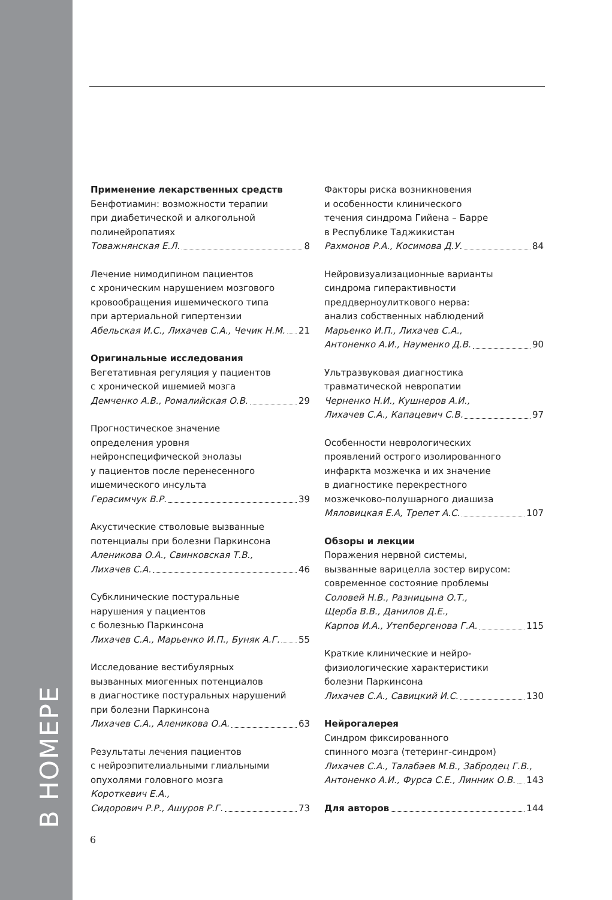В НОМЕРЕ
Применение лекарственных средств
Бенфотиамин: возможности терапии
при диабетической и алкогольной
полинейропатиях
Товажнянская Е.Л. 8
Лечение нимодипином пациентов
с хроническим нарушением мозгового
кровообращения ишемического типа
при артериальной гипертензии
Абельская И.С., Лихачев С.А., Чечик Н.М. 21
Оригинальные исследования
Вегетативная регуляция у пациентов
с хронической ишемией мозга
Демченко А.В., Ромалийская О.В. 29
Прогностическое значение
определения уровня
нейронспецифической энолазы
у пациентов после перенесенного
ишемического инсульта
Герасимчук В.Р. 39
Акустические стволовые вызванные
потенциалы при болезни Паркинсона
Аленикова О.А., Свинковская Т.В.,
Лихачев С.А. 46
Субклинические постуральные
нарушения у пациентов
с болезнью Паркинсона
Лихачев С.А., Марьенко И.П., Буняк А.Г. 55
Исследование вестибулярных
вызванных миогенных потенциалов
в диагностике постуральных нарушений
при болезни Паркинсона
Лихачев С.А., Аленикова О.А. 63
Результаты лечения пациентов
с нейроэпителиальными глиальными
опухолями головного мозга
Короткевич Е.А.,
Сидорович Р.Р., Ашуров Р.Г. 73
Факторы риска возникновения
и особенности клинического
течения синдрома Гийена – Барре
в Республике Таджикистан
Рахмонов Р.А., Косимова Д.У. 84
Нейровизуализационные варианты
синдрома гиперактивности
преддверноулиткового нерва:
анализ собственных наблюдений
Марьенко И.П., Лихачев С.А.,
Антоненко А.И., Науменко Д.В. 90
Ультразвуковая диагностика
травматической невропатии
Черненко Н.И., Кушнеров А.И.,
Лихачев С.А., Капацевич С.В. 97
Особенности неврологических
проявлений острого изолированного
инфаркта мозжечка и их значение
в диагностике перекрестного
мозжечково-полушарного диашиза
Мяловицкая Е.А, Трепет А.С. 107
Обзоры и лекции
Поражения нервной системы,
вызванные варицелла зостер вирусом:
современное состояние проблемы
Соловей Н.В., Разницына О.Т.,
Щерба В.В., Данилов Д.Е.,
Карпов И.А., Утепбергенова Г.А. 115
Краткие клинические и нейро-
физиологические характеристики
болезни Паркинсона
Лихачев С.А., Савицкий И.С. 130
Нейрогалерея
Синдром фиксированного
спинного мозга (тетеринг-синдром)
Лихачев С.А., Талабаев М.В., Забродец Г.В.,
Антоненко А.И., Фурса С.Е., Линник О.В. 143
Для авторов 144
6